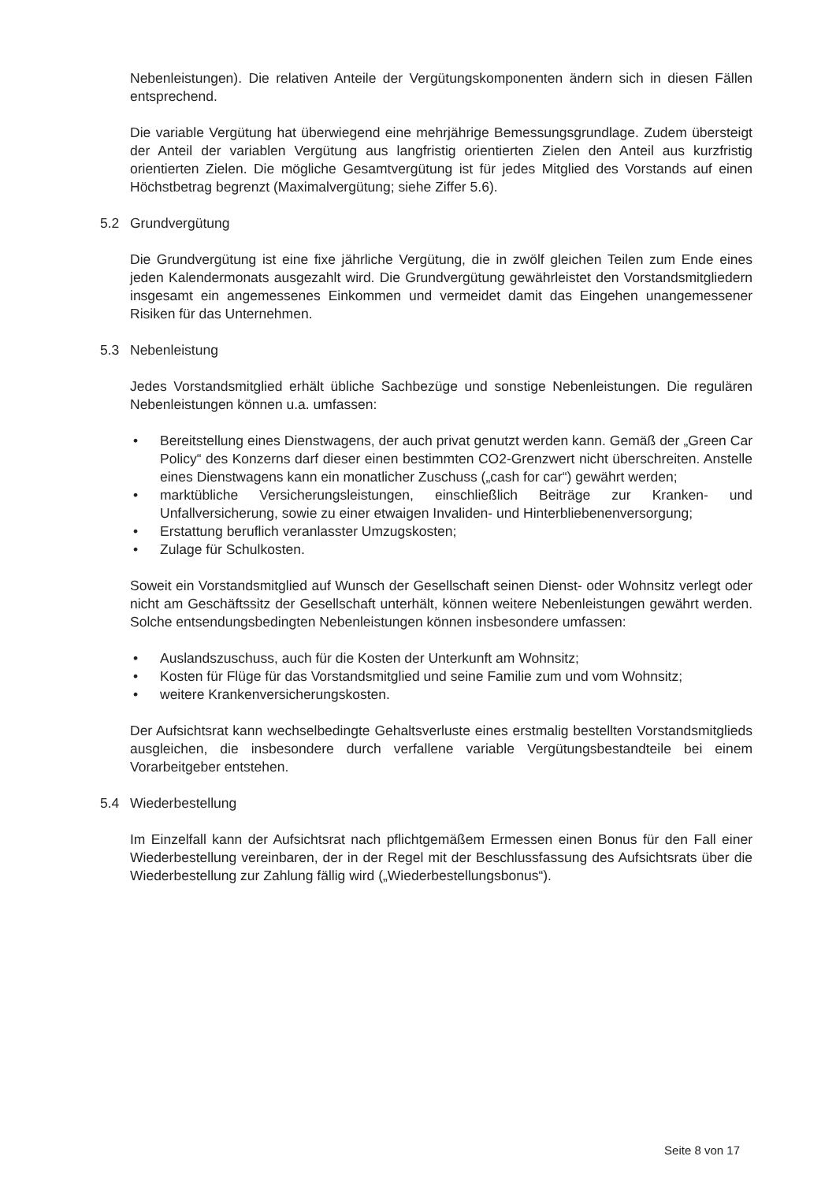Nebenleistungen). Die relativen Anteile der Vergütungskomponenten ändern sich in diesen Fällen entsprechend.
Die variable Vergütung hat überwiegend eine mehrjährige Bemessungsgrundlage. Zudem übersteigt der Anteil der variablen Vergütung aus langfristig orientierten Zielen den Anteil aus kurzfristig orientierten Zielen. Die mögliche Gesamtvergütung ist für jedes Mitglied des Vorstands auf einen Höchstbetrag begrenzt (Maximalvergütung; siehe Ziffer 5.6).
5.2 Grundvergütung
Die Grundvergütung ist eine fixe jährliche Vergütung, die in zwölf gleichen Teilen zum Ende eines jeden Kalendermonats ausgezahlt wird. Die Grundvergütung gewährleistet den Vorstandsmitgliedern insgesamt ein angemessenes Einkommen und vermeidet damit das Eingehen unangemessener Risiken für das Unternehmen.
5.3 Nebenleistung
Jedes Vorstandsmitglied erhält übliche Sachbezüge und sonstige Nebenleistungen. Die regulären Nebenleistungen können u.a. umfassen:
• Bereitstellung eines Dienstwagens, der auch privat genutzt werden kann. Gemäß der „Green Car Policy“ des Konzerns darf dieser einen bestimmten CO2-Grenzwert nicht überschreiten. Anstelle eines Dienstwagens kann ein monatlicher Zuschuss („cash for car“) gewährt werden;
• marktübliche Versicherungsleistungen, einschließlich Beiträge zur Kranken- und Unfallversicherung, sowie zu einer etwaigen Invaliden- und Hinterbliebenenversorgung;
• Erstattung beruflich veranlasster Umzugskosten;
• Zulage für Schulkosten.
Soweit ein Vorstandsmitglied auf Wunsch der Gesellschaft seinen Dienst- oder Wohnsitz verlegt oder nicht am Geschäftssitz der Gesellschaft unterhält, können weitere Nebenleistungen gewährt werden. Solche entsendungsbedingten Nebenleistungen können insbesondere umfassen:
• Auslandszuschuss, auch für die Kosten der Unterkunft am Wohnsitz;
• Kosten für Flüge für das Vorstandsmitglied und seine Familie zum und vom Wohnsitz;
• weitere Krankenversicherungskosten.
Der Aufsichtsrat kann wechselbedingte Gehaltsverluste eines erstmalig bestellten Vorstandsmitglieds ausgleichen, die insbesondere durch verfallene variable Vergütungsbestandteile bei einem Vorarbeitgeber entstehen.
5.4 Wiederbestellung
Im Einzelfall kann der Aufsichtsrat nach pflichtgemäßem Ermessen einen Bonus für den Fall einer Wiederbestellung vereinbaren, der in der Regel mit der Beschlussfassung des Aufsichtsrats über die Wiederbestellung zur Zahlung fällig wird („Wiederbestellungsbonus“).
Seite 8 von 17